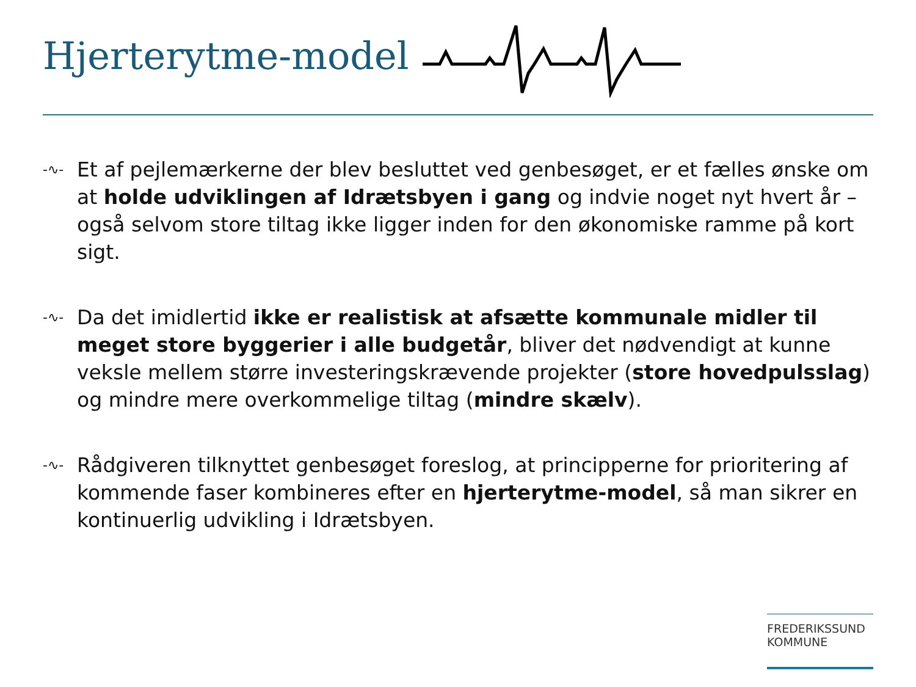Hjerterytme-model
-∿-
Et af pejlemærkerne der blev besluttet ved genbesøget, er et fælles ønske om at holde udviklingen af Idrætsbyen i gang og indvie noget nyt hvert år – også selvom store tiltag ikke ligger inden for den økonomiske ramme på kort sigt.
-∿-
Da det imidlertid ikke er realistisk at afsætte kommunale midler til meget store byggerier i alle budgetår, bliver det nødvendigt at kunne veksle mellem større investeringskrævende projekter (store hovedpulsslag) og mindre mere overkommelige tiltag (mindre skælv).
-∿-
Rådgiveren tilknyttet genbesøget foreslog, at principperne for prioritering af kommende faser kombineres efter en hjerterytme-model, så man sikrer en kontinuerlig udvikling i Idrætsbyen.
FREDERIKSSUND
KOMMUNE